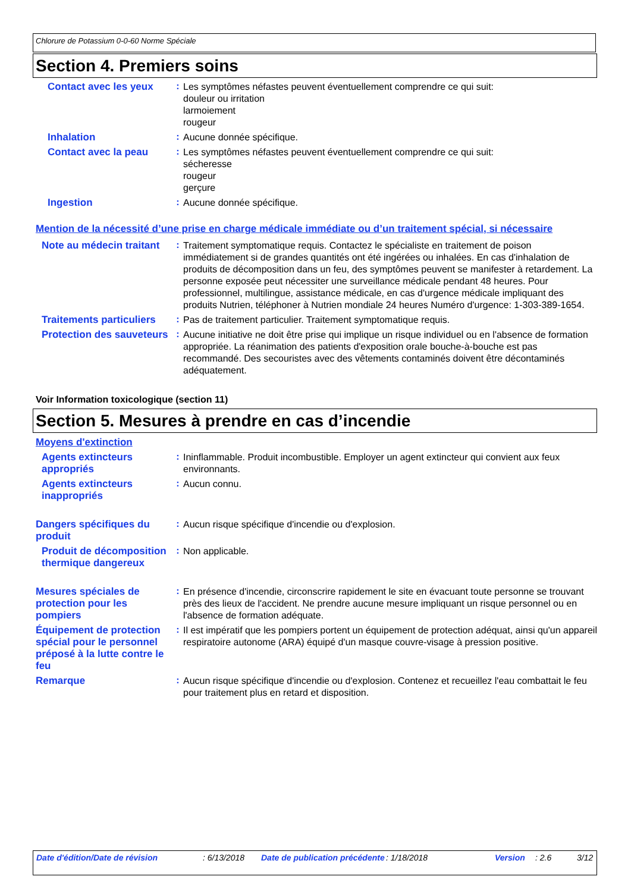Chlorure de Potassium 0-0-60 Norme Spéciale
Section 4. Premiers soins
Contact avec les yeux :
Les symptômes néfastes peuvent éventuellement comprendre ce qui suit:
douleur ou irritation
larmoiement
rougeur
Inhalation :
Aucune donnée spécifique.
Contact avec la peau :
Les symptômes néfastes peuvent éventuellement comprendre ce qui suit:
sécheresse
rougeur
gerçure
Ingestion :
Aucune donnée spécifique.
Mention de la nécessité d’une prise en charge médicale immédiate ou d’un traitement spécial, si nécessaire
Note au médecin traitant
:
Traitement symptomatique requis. Contactez le spécialiste en traitement de poison immédiatement si de grandes quantités ont été ingérées ou inhalées. En cas d'inhalation de produits de décomposition dans un feu, des symptômes peuvent se manifester à retardement. La personne exposée peut nécessiter une surveillance médicale pendant 48 heures. Pour professionnel, multilingue, assistance médicale, en cas d'urgence médicale impliquant des produits Nutrien, téléphoner à Nutrien mondiale 24 heures Numéro d'urgence: 1-303-389-1654.
Traitements particuliers
:
Pas de traitement particulier. Traitement symptomatique requis.
Protection des sauveteurs
:
Aucune initiative ne doit être prise qui implique un risque individuel ou en l'absence de formation appropriée. La réanimation des patients d'exposition orale bouche-à-bouche est pas recommandé. Des secouristes avec des vêtements contaminés doivent être décontaminés adéquatement.
Voir Information toxicologique (section 11)
Section 5. Mesures à prendre en cas d’incendie
Moyens d'extinction
Agents extincteurs appropriés
:
Ininflammable. Produit incombustible. Employer un agent extincteur qui convient aux feux environnants.
Agents extincteurs inappropriés
:
Aucun connu.
Dangers spécifiques du produit
:
Aucun risque spécifique d'incendie ou d'explosion.
Produit de décomposition thermique dangereux
:
Non applicable.
Mesures spéciales de protection pour les pompiers
:
En présence d'incendie, circonscrire rapidement le site en évacuant toute personne se trouvant près des lieux de l'accident. Ne prendre aucune mesure impliquant un risque personnel ou en l'absence de formation adéquate.
Équipement de protection spécial pour le personnel préposé à la lutte contre le feu
:
Il est impératif que les pompiers portent un équipement de protection adéquat, ainsi qu'un appareil respiratoire autonome (ARA) équipé d'un masque couvre-visage à pression positive.
Remarque :
Aucun risque spécifique d'incendie ou d'explosion. Contenez et recueillez l'eau combattait le feu pour traitement plus en retard et disposition.
Date d'édition/Date de révision : 6/13/2018 Date de publication précédente
: 1/18/2018 Version : 2.6 3/12